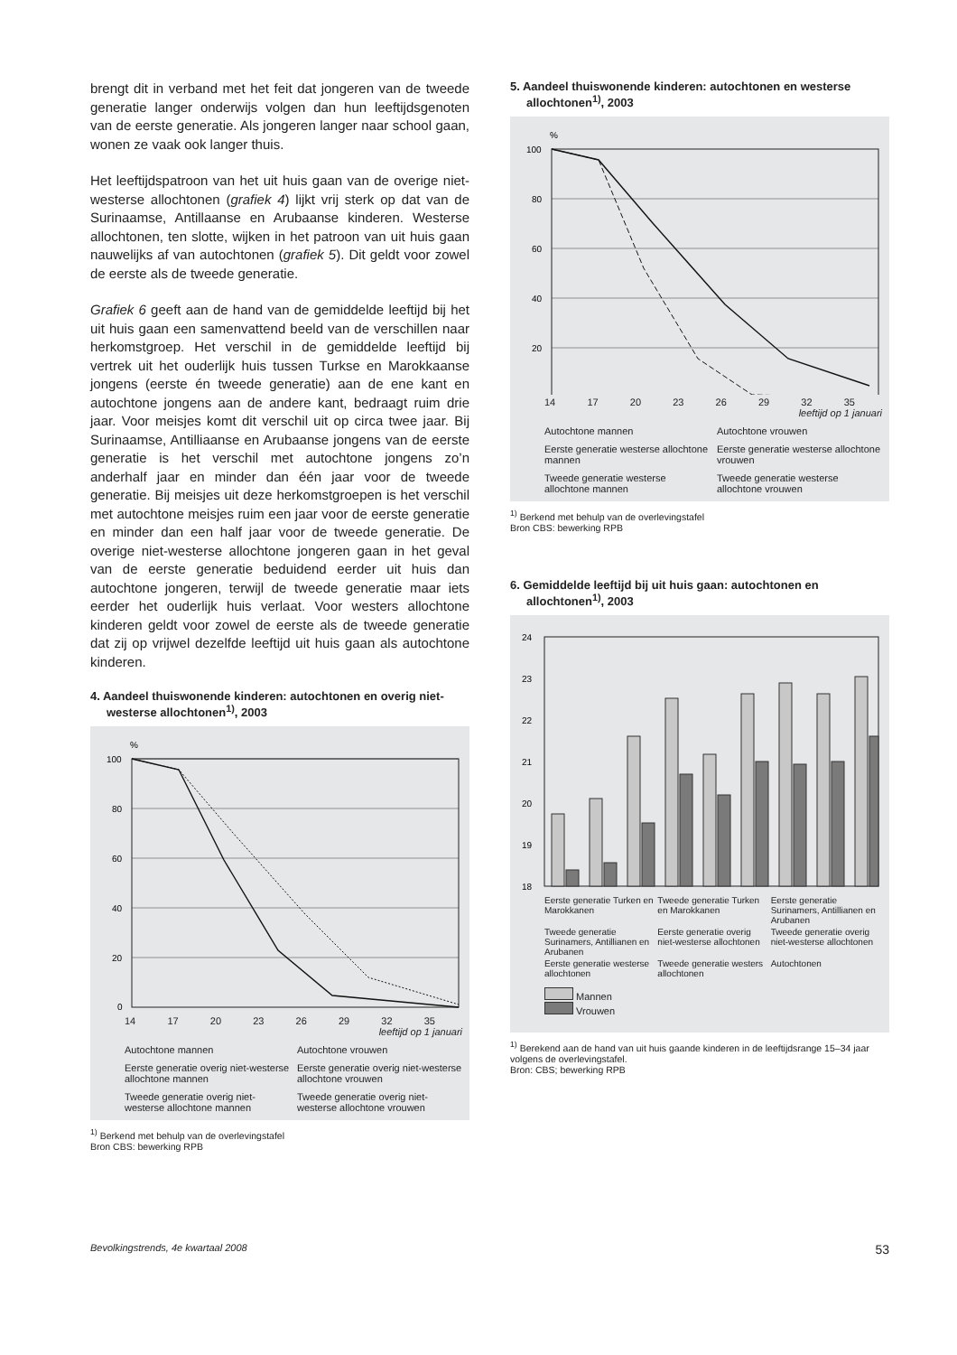brengt dit in verband met het feit dat jongeren van de tweede generatie langer onderwijs volgen dan hun leeftijdsgenoten van de eerste generatie. Als jongeren langer naar school gaan, wonen ze vaak ook langer thuis.
Het leeftijdspatroon van het uit huis gaan van de overige niet-westerse allochtonen (grafiek 4) lijkt vrij sterk op dat van de Surinaamse, Antillaanse en Arubaanse kinderen. Westerse allochtonen, ten slotte, wijken in het patroon van uit huis gaan nauwelijks af van autochtonen (grafiek 5). Dit geldt voor zowel de eerste als de tweede generatie.
Grafiek 6 geeft aan de hand van de gemiddelde leeftijd bij het uit huis gaan een samenvattend beeld van de verschillen naar herkomstgroep. Het verschil in de gemiddelde leeftijd bij vertrek uit het ouderlijk huis tussen Turkse en Marokkaanse jongens (eerste én tweede generatie) aan de ene kant en autochtone jongens aan de andere kant, bedraagt ruim drie jaar. Voor meisjes komt dit verschil uit op circa twee jaar. Bij Surinaamse, Antilliaanse en Arubaanse jongens van de eerste generatie is het verschil met autochtone jongens zo’n anderhalf jaar en minder dan één jaar voor de tweede generatie. Bij meisjes uit deze herkomstgroepen is het verschil met autochtone meisjes ruim een jaar voor de eerste generatie en minder dan een half jaar voor de tweede generatie. De overige niet-westerse allochtone jongeren gaan in het geval van de eerste generatie beduidend eerder uit huis dan autochtone jongeren, terwijl de tweede generatie maar iets eerder het ouderlijk huis verlaat. Voor westers allochtone kinderen geldt voor zowel de eerste als de tweede generatie dat zij op vrijwel dezelfde leeftijd uit huis gaan als autochtone kinderen.
4. Aandeel thuiswonende kinderen: autochtonen en overig niet-westerse allochtonen<sup>1)</sup>, 2003
%
100
80
60
40
20
0
14 17 20 23 26 29 32 35
leeftijd op 1 januari
Autochtone mannen
Autochtone vrouwen
Eerste generatie overig niet-westerse allochtone mannen
Eerste generatie overig niet-westerse allochtone vrouwen
Tweede generatie overig niet-westerse allochtone mannen
Tweede generatie overig niet-westerse allochtone vrouwen
<sup>1)</sup> Berkend met behulp van de overlevingstafel
Bron CBS: bewerking RPB
5. Aandeel thuiswonende kinderen: autochtonen en westerse allochtonen<sup>1)</sup>, 2003
%
100
80
60
40
20
14 17 20 23 26 29 32 35
leeftijd op 1 januari
Autochtone mannen
Autochtone vrouwen
Eerste generatie westerse allochtone mannen
Eerste generatie westerse allochtone vrouwen
Tweede generatie westerse allochtone mannen
Tweede generatie westerse allochtone vrouwen
<sup>1)</sup> Berkend met behulp van de overlevingstafel
Bron CBS: bewerking RPB
6. Gemiddelde leeftijd bij uit huis gaan: autochtonen en allochtonen<sup>1)</sup>, 2003
24
23
22
21
20
19
18
Eerste generatie Turken en Marokkanen Tweede generatie Turken en Marokkanen Eerste generatie Surinamers, Antillianen en Arubanen Tweede generatie Surinamers, Antillianen en Arubanen Eerste generatie overig niet-westerse allochtonen Tweede generatie overig niet-westerse allochtonen Eerste generatie westerse allochtonen Tweede generatie westers allochtonen Autochtonen
Mannen
Vrouwen
<sup>1)</sup> Berekend aan de hand van uit huis gaande kinderen in de leeftijdsrange 15–34 jaar volgens de overlevingstafel.
Bron: CBS; bewerking RPB
Bevolkingstrends, 4e kwartaal 2008 53